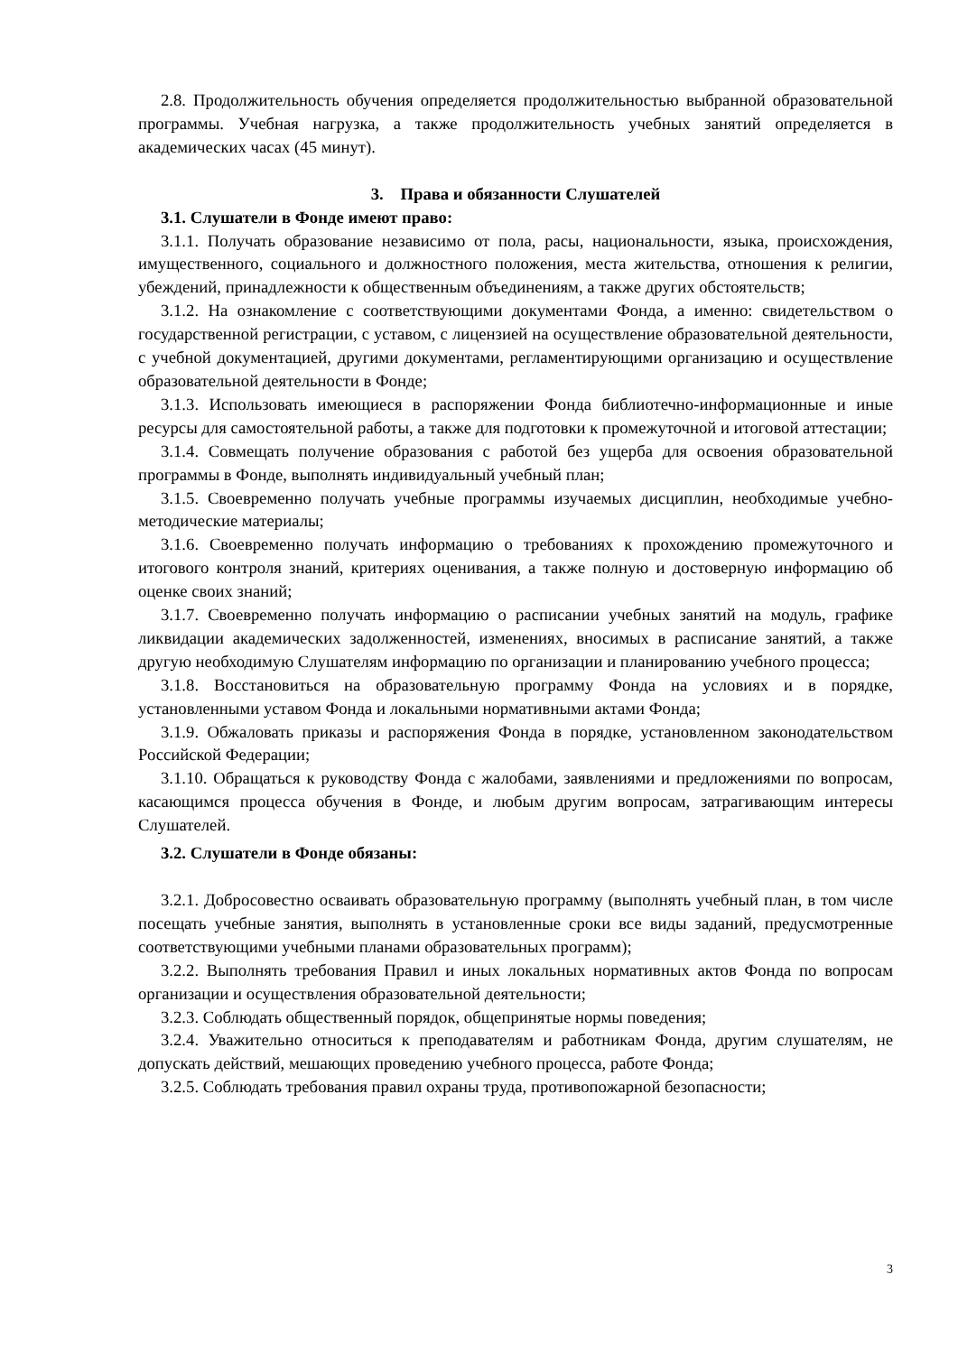2.8. Продолжительность обучения определяется продолжительностью выбранной образовательной программы. Учебная нагрузка, а также продолжительность учебных занятий определяется в академических часах (45 минут).
3. Права и обязанности Слушателей
3.1. Слушатели в Фонде имеют право:
3.1.1. Получать образование независимо от пола, расы, национальности, языка, происхождения, имущественного, социального и должностного положения, места жительства, отношения к религии, убеждений, принадлежности к общественным объединениям, а также других обстоятельств;
3.1.2. На ознакомление с соответствующими документами Фонда, а именно: свидетельством о государственной регистрации, с уставом, с лицензией на осуществление образовательной деятельности, с учебной документацией, другими документами, регламентирующими организацию и осуществление образовательной деятельности в Фонде;
3.1.3. Использовать имеющиеся в распоряжении Фонда библиотечно-информационные и иные ресурсы для самостоятельной работы, а также для подготовки к промежуточной и итоговой аттестации;
3.1.4. Совмещать получение образования с работой без ущерба для освоения образовательной программы в Фонде, выполнять индивидуальный учебный план;
3.1.5. Своевременно получать учебные программы изучаемых дисциплин, необходимые учебно-методические материалы;
3.1.6. Своевременно получать информацию о требованиях к прохождению промежуточного и итогового контроля знаний, критериях оценивания, а также полную и достоверную информацию об оценке своих знаний;
3.1.7. Своевременно получать информацию о расписании учебных занятий на модуль, графике ликвидации академических задолженностей, изменениях, вносимых в расписание занятий, а также другую необходимую Слушателям информацию по организации и планированию учебного процесса;
3.1.8. Восстановиться на образовательную программу Фонда на условиях и в порядке, установленными уставом Фонда и локальными нормативными актами Фонда;
3.1.9. Обжаловать приказы и распоряжения Фонда в порядке, установленном законодательством Российской Федерации;
3.1.10. Обращаться к руководству Фонда с жалобами, заявлениями и предложениями по вопросам, касающимся процесса обучения в Фонде, и любым другим вопросам, затрагивающим интересы Слушателей.
3.2. Слушатели в Фонде обязаны:
3.2.1. Добросовестно осваивать образовательную программу (выполнять учебный план, в том числе посещать учебные занятия, выполнять в установленные сроки все виды заданий, предусмотренные соответствующими учебными планами образовательных программ);
3.2.2. Выполнять требования Правил и иных локальных нормативных актов Фонда по вопросам организации и осуществления образовательной деятельности;
3.2.3. Соблюдать общественный порядок, общепринятые нормы поведения;
3.2.4. Уважительно относиться к преподавателям и работникам Фонда, другим слушателям, не допускать действий, мешающих проведению учебного процесса, работе Фонда;
3.2.5. Соблюдать требования правил охраны труда, противопожарной безопасности;
3